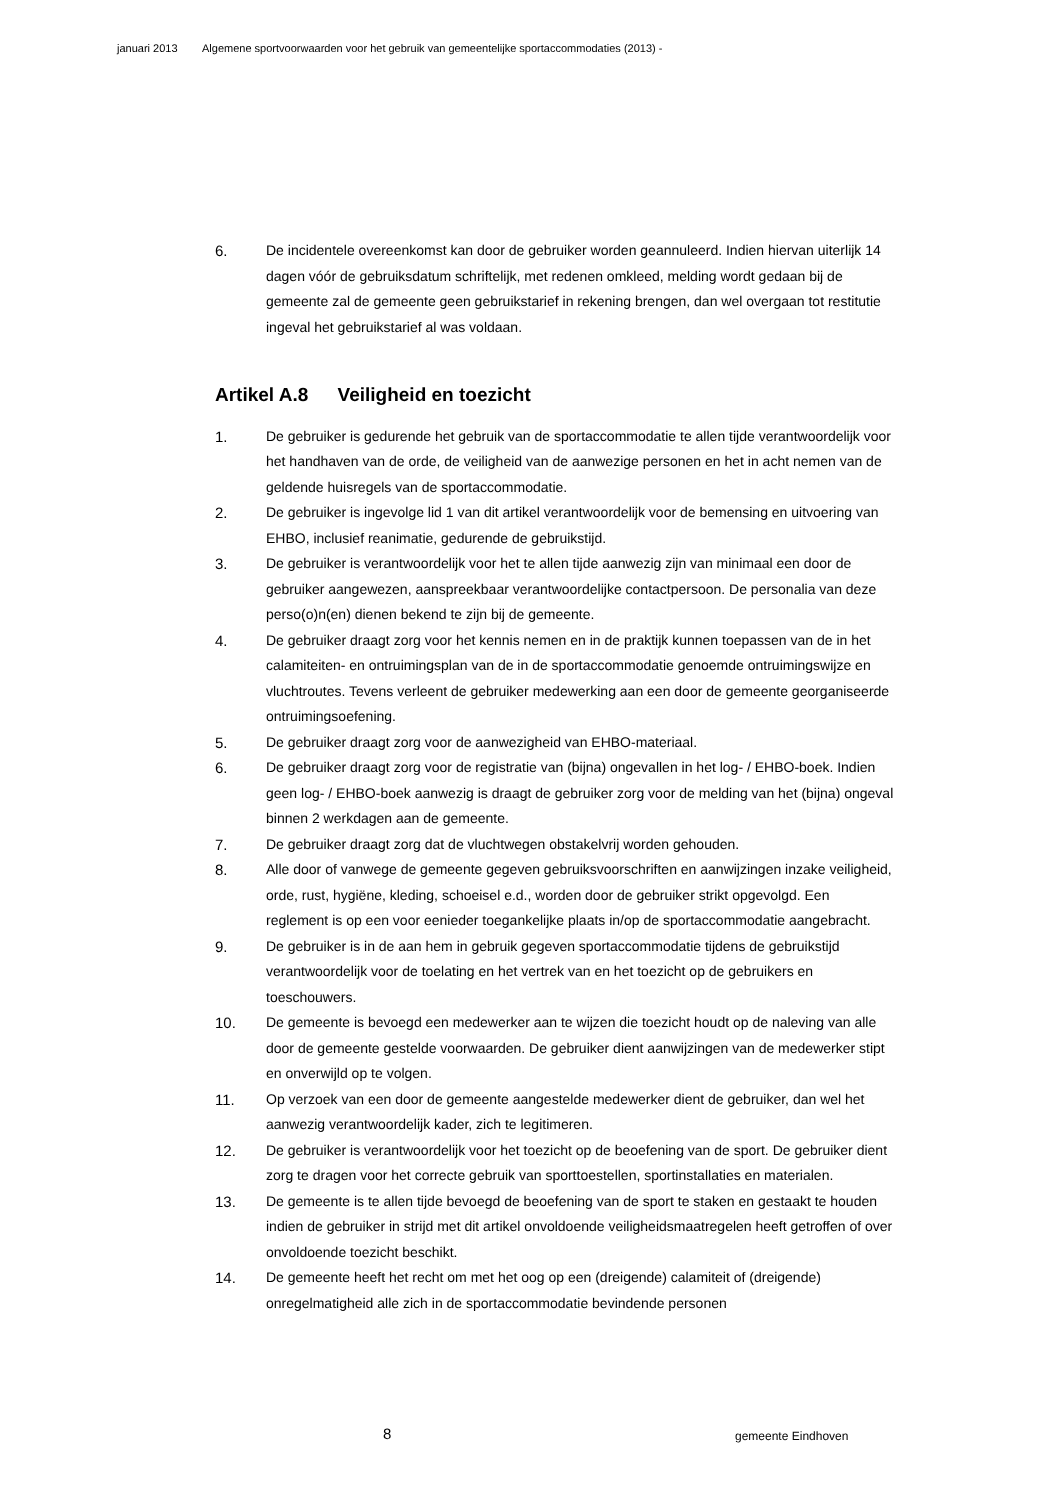januari 2013 Algemene sportvoorwaarden voor het gebruik van gemeentelijke sportaccommodaties (2013) -
6. De incidentele overeenkomst kan door de gebruiker worden geannuleerd. Indien hiervan uiterlijk 14 dagen vóór de gebruiksdatum schriftelijk, met redenen omkleed, melding wordt gedaan bij de gemeente zal de gemeente geen gebruikstarief in rekening brengen, dan wel overgaan tot restitutie ingeval het gebruikstarief al was voldaan.
Artikel A.8 Veiligheid en toezicht
1. De gebruiker is gedurende het gebruik van de sportaccommodatie te allen tijde verantwoordelijk voor het handhaven van de orde, de veiligheid van de aanwezige personen en het in acht nemen van de geldende huisregels van de sportaccommodatie.
2. De gebruiker is ingevolge lid 1 van dit artikel verantwoordelijk voor de bemensing en uitvoering van EHBO, inclusief reanimatie, gedurende de gebruikstijd.
3. De gebruiker is verantwoordelijk voor het te allen tijde aanwezig zijn van minimaal een door de gebruiker aangewezen, aanspreekbaar verantwoordelijke contactpersoon. De personalia van deze perso(o)n(en) dienen bekend te zijn bij de gemeente.
4. De gebruiker draagt zorg voor het kennis nemen en in de praktijk kunnen toepassen van de in het calamiteiten- en ontruimingsplan van de in de sportaccommodatie genoemde ontruimingswijze en vluchtroutes. Tevens verleent de gebruiker medewerking aan een door de gemeente georganiseerde ontruimingsoefening.
5. De gebruiker draagt zorg voor de aanwezigheid van EHBO-materiaal.
6. De gebruiker draagt zorg voor de registratie van (bijna) ongevallen in het log- / EHBO-boek. Indien geen log- / EHBO-boek aanwezig is draagt de gebruiker zorg voor de melding van het (bijna) ongeval binnen 2 werkdagen aan de gemeente.
7. De gebruiker draagt zorg dat de vluchtwegen obstakelvrij worden gehouden.
8. Alle door of vanwege de gemeente gegeven gebruiksvoorschriften en aanwijzingen inzake veiligheid, orde, rust, hygiëne, kleding, schoeisel e.d., worden door de gebruiker strikt opgevolgd. Een reglement is op een voor eenieder toegankelijke plaats in/op de sportaccommodatie aangebracht.
9. De gebruiker is in de aan hem in gebruik gegeven sportaccommodatie tijdens de gebruikstijd verantwoordelijk voor de toelating en het vertrek van en het toezicht op de gebruikers en toeschouwers.
10. De gemeente is bevoegd een medewerker aan te wijzen die toezicht houdt op de naleving van alle door de gemeente gestelde voorwaarden. De gebruiker dient aanwijzingen van de medewerker stipt en onverwijld op te volgen.
11. Op verzoek van een door de gemeente aangestelde medewerker dient de gebruiker, dan wel het aanwezig verantwoordelijk kader, zich te legitimeren.
12. De gebruiker is verantwoordelijk voor het toezicht op de beoefening van de sport. De gebruiker dient zorg te dragen voor het correcte gebruik van sporttoestellen, sportinstallaties en materialen.
13. De gemeente is te allen tijde bevoegd de beoefening van de sport te staken en gestaakt te houden indien de gebruiker in strijd met dit artikel onvoldoende veiligheidsmaatregelen heeft getroffen of over onvoldoende toezicht beschikt.
14. De gemeente heeft het recht om met het oog op een (dreigende) calamiteit of (dreigende) onregelmatigheid alle zich in de sportaccommodatie bevindende personen
8 gemeente Eindhoven